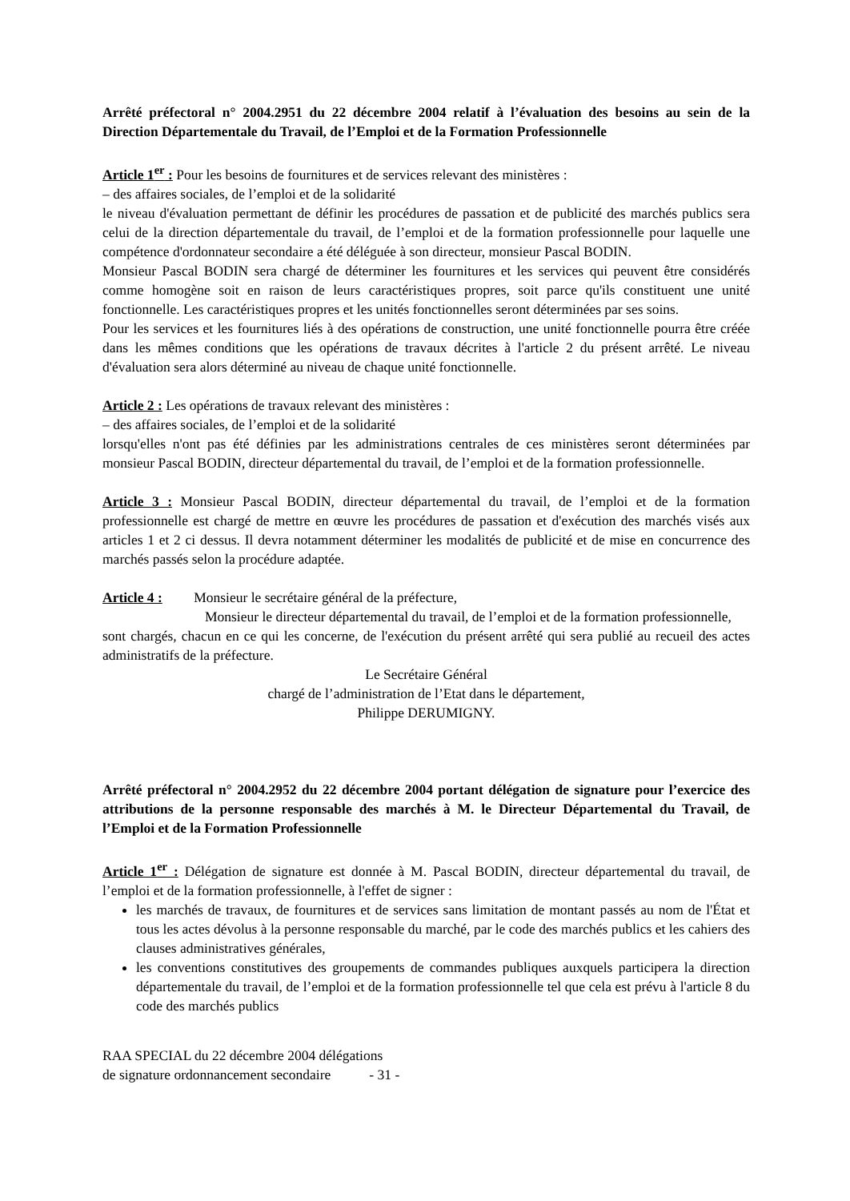Arrêté préfectoral n° 2004.2951 du 22 décembre 2004 relatif à l’évaluation des besoins au sein de la Direction Départementale du Travail, de l’Emploi et de la Formation Professionnelle
Article 1<sup>er</sup> : Pour les besoins de fournitures et de services relevant des ministères :
– des affaires sociales, de l’emploi et de la solidarité
le niveau d'évaluation permettant de définir les procédures de passation et de publicité des marchés publics sera celui de la direction départementale du travail, de l’emploi et de la formation professionnelle pour laquelle une compétence d'ordonnateur secondaire a été déléguée à son directeur, monsieur Pascal BODIN.
Monsieur Pascal BODIN sera chargé de déterminer les fournitures et les services qui peuvent être considérés comme homogène soit en raison de leurs caractéristiques propres, soit parce qu'ils constituent une unité fonctionnelle. Les caractéristiques propres et les unités fonctionnelles seront déterminées par ses soins.
Pour les services et les fournitures liés à des opérations de construction, une unité fonctionnelle pourra être créée dans les mêmes conditions que les opérations de travaux décrites à l'article 2 du présent arrêté. Le niveau d'évaluation sera alors déterminé au niveau de chaque unité fonctionnelle.
Article 2 : Les opérations de travaux relevant des ministères :
– des affaires sociales, de l’emploi et de la solidarité
lorsqu'elles n'ont pas été définies par les administrations centrales de ces ministères seront déterminées par monsieur Pascal BODIN, directeur départemental du travail, de l’emploi et de la formation professionnelle.
Article 3 : Monsieur Pascal BODIN, directeur départemental du travail, de l’emploi et de la formation professionnelle est chargé de mettre en œuvre les procédures de passation et d'exécution des marchés visés aux articles 1 et 2 ci dessus. Il devra notamment déterminer les modalités de publicité et de mise en concurrence des marchés passés selon la procédure adaptée.
Article 4 : Monsieur le secrétaire général de la préfecture,
Monsieur le directeur départemental du travail, de l’emploi et de la formation professionnelle,
sont chargés, chacun en ce qui les concerne, de l'exécution du présent arrêté qui sera publié au recueil des actes administratifs de la préfecture.
Le Secrétaire Général
chargé de l’administration de l’Etat dans le département,
Philippe DERUMIGNY.
Arrêté préfectoral n° 2004.2952 du 22 décembre 2004 portant délégation de signature pour l’exercice des attributions de la personne responsable des marchés à M. le Directeur Départemental du Travail, de l’Emploi et de la Formation Professionnelle
Article 1<sup>er</sup> : Délégation de signature est donnée à M. Pascal BODIN, directeur départemental du travail, de l’emploi et de la formation professionnelle, à l'effet de signer :
les marchés de travaux, de fournitures et de services sans limitation de montant passés au nom de l'État et tous les actes dévolus à la personne responsable du marché, par le code des marchés publics et les cahiers des clauses administratives générales,
les conventions constitutives des groupements de commandes publiques auxquels participera la direction départementale du travail, de l’emploi et de la formation professionnelle tel que cela est prévu à l'article 8 du code des marchés publics
RAA SPECIAL du 22 décembre 2004 délégations
de signature ordonnancement secondaire - 31 -